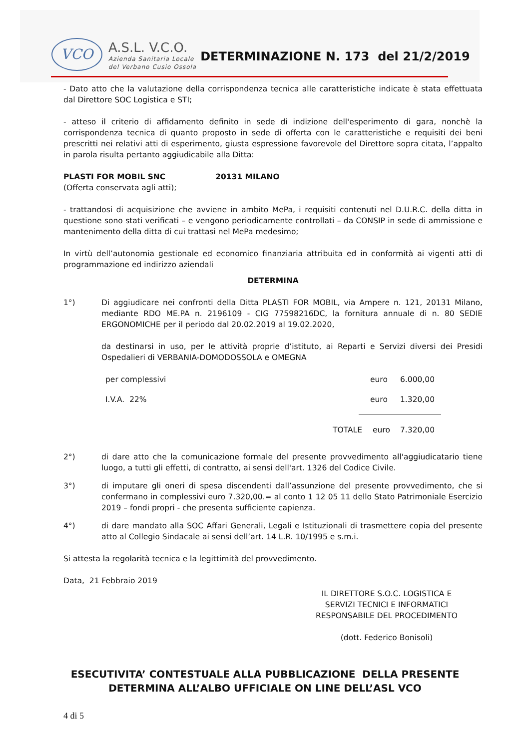VCO
A.S.L. V.C.O.
Azienda Sanitaria Locale
del Verbano Cusio Ossola
DETERMINAZIONE N. 173 del 21/2/2019
- Dato atto che la valutazione della corrispondenza tecnica alle caratteristiche indicate è stata effettuata dal Direttore SOC Logistica e STI;
- atteso il criterio di affidamento definito in sede di indizione dell'esperimento di gara, nonchè la corrispondenza tecnica di quanto proposto in sede di offerta con le caratteristiche e requisiti dei beni prescritti nei relativi atti di esperimento, giusta espressione favorevole del Direttore sopra citata, l’appalto in parola risulta pertanto aggiudicabile alla Ditta:
PLASTI FOR MOBIL SNC 20131 MILANO
(Offerta conservata agli atti);
- trattandosi di acquisizione che avviene in ambito MePa, i requisiti contenuti nel D.U.R.C. della ditta in questione sono stati verificati – e vengono periodicamente controllati – da CONSIP in sede di ammissione e mantenimento della ditta di cui trattasi nel MePa medesimo;
In virtù dell’autonomia gestionale ed economico finanziaria attribuita ed in conformità ai vigenti atti di programmazione ed indirizzo aziendali
DETERMINA
1°) Di aggiudicare nei confronti della Ditta PLASTI FOR MOBIL, via Ampere n. 121, 20131 Milano, mediante RDO ME.PA n. 2196109 - CIG 77598216DC, la fornitura annuale di n. 80 SEDIE ERGONOMICHE per il periodo dal 20.02.2019 al 19.02.2020,
da destinarsi in uso, per le attività proprie d’istituto, ai Reparti e Servizi diversi dei Presidi Ospedalieri di VERBANIA-DOMODOSSOLA e OMEGNA
per complessivi euro 6.000,00
I.V.A. 22% euro 1.320,00
TOTALE euro 7.320,00
2°) di dare atto che la comunicazione formale del presente provvedimento all'aggiudicatario tiene luogo, a tutti gli effetti, di contratto, ai sensi dell'art. 1326 del Codice Civile.
3°) di imputare gli oneri di spesa discendenti dall’assunzione del presente provvedimento, che si confermano in complessivi euro 7.320,00.= al conto 1 12 05 11 dello Stato Patrimoniale Esercizio 2019 – fondi propri - che presenta sufficiente capienza.
4°) di dare mandato alla SOC Affari Generali, Legali e Istituzionali di trasmettere copia del presente atto al Collegio Sindacale ai sensi dell’art. 14 L.R. 10/1995 e s.m.i.
Si attesta la regolarità tecnica e la legittimità del provvedimento.
Data, 21 Febbraio 2019
IL DIRETTORE S.O.C. LOGISTICA E
SERVIZI TECNICI E INFORMATICI
RESPONSABILE DEL PROCEDIMENTO
(dott. Federico Bonisoli)
ESECUTIVITA’ CONTESTUALE ALLA PUBBLICAZIONE DELLA PRESENTE
DETERMINA ALL’ALBO UFFICIALE ON LINE DELL’ASL VCO
4 di 5